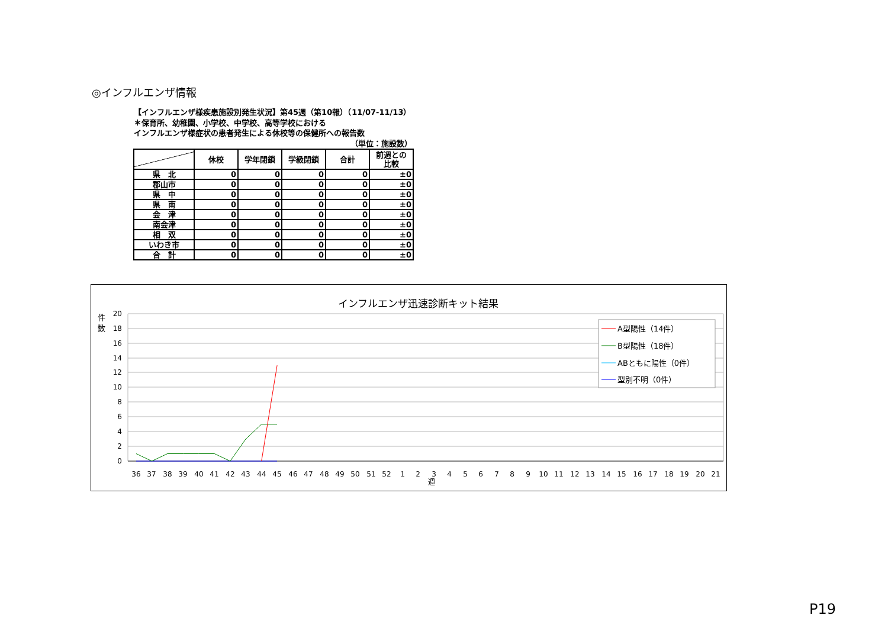◎インフルエンザ情報
【インフルエンザ様疾患施設別発生状況】第45週（第10報）（11/07-11/13）
＊保育所、幼稚園、小学校、中学校、高等学校における
インフルエンザ様症状の患者発生による休校等の保健所への報告数
（単位：施設数）
| | 休校 | 学年閉鎖 | 学級閉鎖 | 合計 | 前週との 比較 |
| --- | --- | --- | --- | --- | --- |
| 県 北 | 0 | 0 | 0 | 0 | ±0 |
| 郡山市 | 0 | 0 | 0 | 0 | ±0 |
| 県 中 | 0 | 0 | 0 | 0 | ±0 |
| 県 南 | 0 | 0 | 0 | 0 | ±0 |
| 会 津 | 0 | 0 | 0 | 0 | ±0 |
| 南会津 | 0 | 0 | 0 | 0 | ±0 |
| 相 双 | 0 | 0 | 0 | 0 | ±0 |
| いわき市 | 0 | 0 | 0 | 0 | ±0 |
| 合 計 | 0 | 0 | 0 | 0 | ±0 |
インフルエンザ迅速診断キット結果
件
数
20
18
16
14
12
10
8
6
4
2
0
36
37
38
39
40
41
42
43
44
45
46
47
48
49
50
51
52
1
2
3
4
5
6
7
8
9
10
11
12
13
14
15
16
17
18
19
20
21
週
A型陽性（14件）
B型陽性（18件）
ABともに陽性（0件）
型別不明（0件）
P19